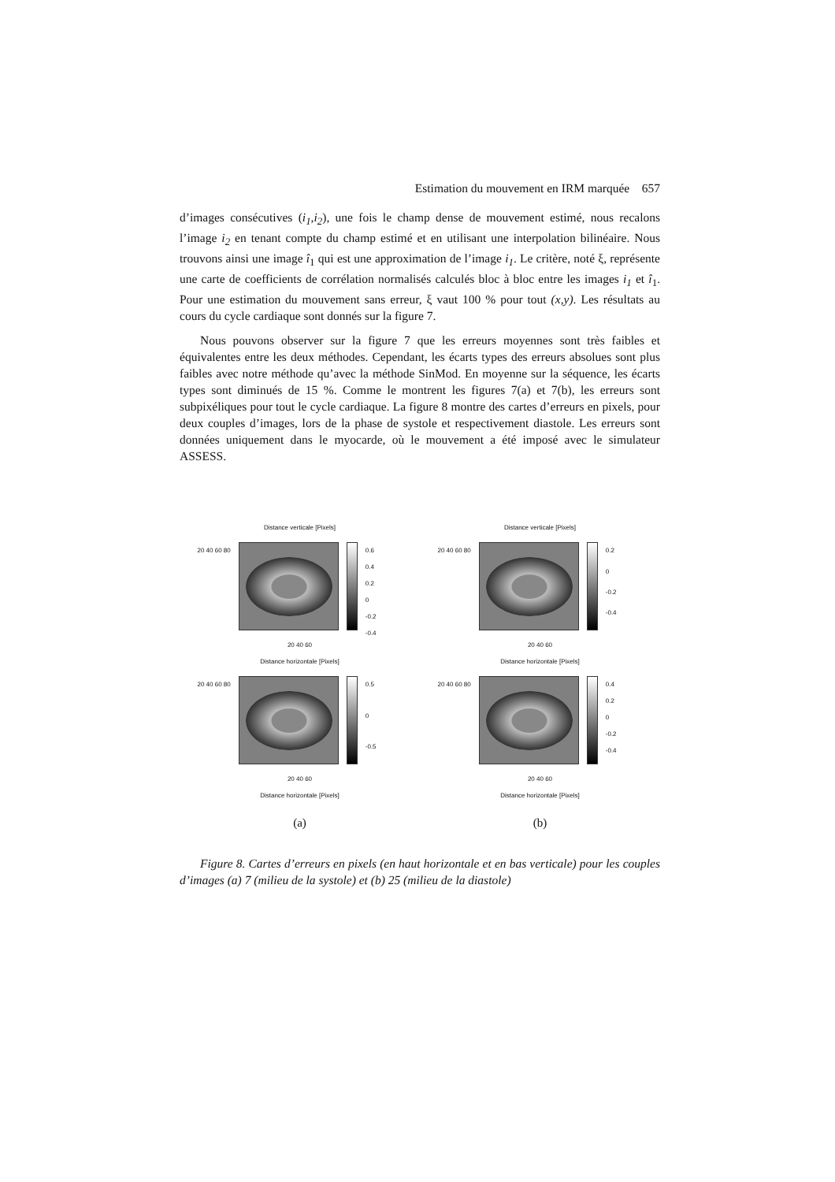Estimation du mouvement en IRM marquée 657
d’images consécutives (i<sub>1</sub>,i<sub>2</sub>), une fois le champ dense de mouvement estimé, nous recalons l’image i<sub>2</sub> en tenant compte du champ estimé et en utilisant une interpolation bilinéaire. Nous trouvons ainsi une image î<sub>1</sub> qui est une approximation de l’image i<sub>1</sub>. Le critère, noté ξ, représente une carte de coefficients de corrélation normalisés calculés bloc à bloc entre les images i<sub>1</sub> et î<sub>1</sub>. Pour une estimation du mouvement sans erreur, ξ vaut 100 % pour tout (x,y). Les résultats au cours du cycle cardiaque sont donnés sur la figure 7.
Nous pouvons observer sur la figure 7 que les erreurs moyennes sont très faibles et équivalentes entre les deux méthodes. Cependant, les écarts types des erreurs absolues sont plus faibles avec notre méthode qu’avec la méthode SinMod. En moyenne sur la séquence, les écarts types sont diminués de 15 %. Comme le montrent les figures 7(a) et 7(b), les erreurs sont subpixéliques pour tout le cycle cardiaque. La figure 8 montre des cartes d’erreurs en pixels, pour deux couples d’images, lors de la phase de systole et respectivement diastole. Les erreurs sont données uniquement dans le myocarde, où le mouvement a été imposé avec le simulateur ASSESS.
Distance verticale [Pixels]
20 40 60 80
0.6
0.4
0.2
0
-0.2
-0.4
20 40 60
Distance horizontale [Pixels]
20 40 60 80
0.5
0
-0.5
20 40 60
Distance horizontale [Pixels]
(a)
Distance verticale [Pixels]
20 40 60 80
0.2
0
-0.2
-0.4
20 40 60
Distance horizontale [Pixels]
20 40 60 80
0.4
0.2
0
-0.2
-0.4
20 40 60
Distance horizontale [Pixels]
(b)
Figure 8. Cartes d’erreurs en pixels (en haut horizontale et en bas verticale) pour les couples d’images (a) 7 (milieu de la systole) et (b) 25 (milieu de la diastole)